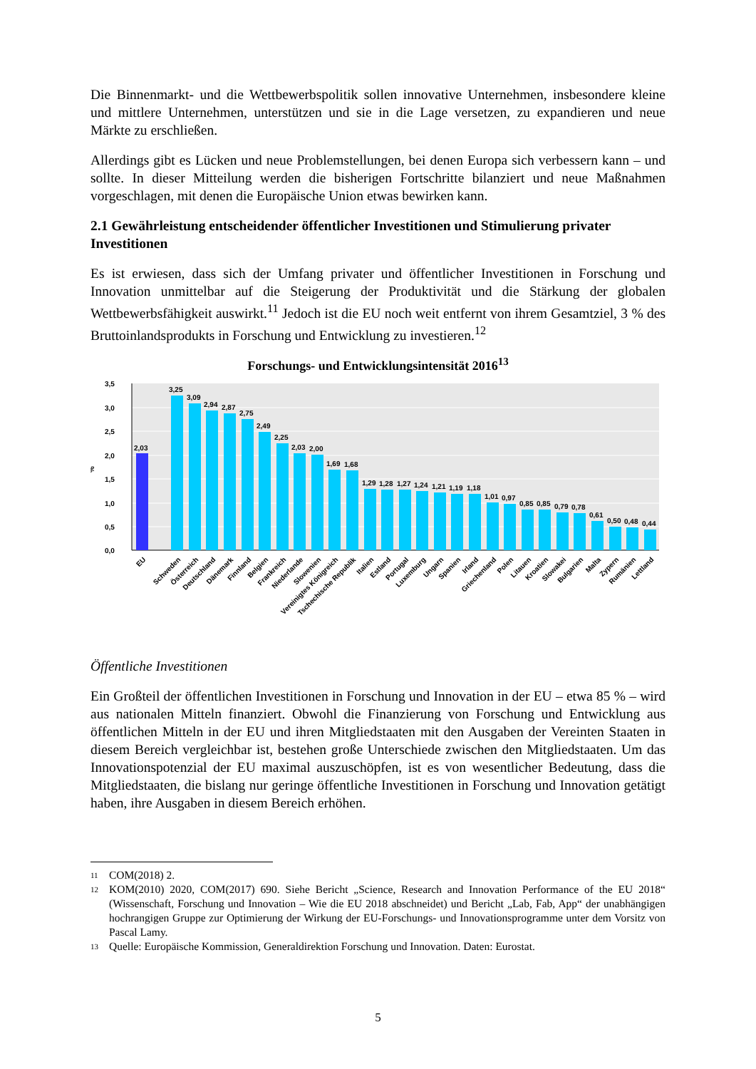Die Binnenmarkt- und die Wettbewerbspolitik sollen innovative Unternehmen, insbesondere kleine und mittlere Unternehmen, unterstützen und sie in die Lage versetzen, zu expandieren und neue Märkte zu erschließen.
Allerdings gibt es Lücken und neue Problemstellungen, bei denen Europa sich verbessern kann – und sollte. In dieser Mitteilung werden die bisherigen Fortschritte bilanziert und neue Maßnahmen vorgeschlagen, mit denen die Europäische Union etwas bewirken kann.
2.1 Gewährleistung entscheidender öffentlicher Investitionen und Stimulierung privater Investitionen
Es ist erwiesen, dass sich der Umfang privater und öffentlicher Investitionen in Forschung und Innovation unmittelbar auf die Steigerung der Produktivität und die Stärkung der globalen Wettbewerbsfähigkeit auswirkt.<sup>11</sup> Jedoch ist die EU noch weit entfernt von ihrem Gesamtziel, 3 % des Bruttoinlandsprodukts in Forschung und Entwicklung zu investieren.<sup>12</sup>
Forschungs- und Entwicklungsintensität 2016<sup>13</sup>
3,5
3,0
2,5
2,0
1,5
1,0
0,5
0,0
%
2,03
3,25
3,09
2,94
2,87
2,75
2,49
2,25
2,03
2,00
1,69
1,68
1,29
1,28
1,27
1,24
1,21
1,19
1,18
1,01
0,97
0,85
0,85
0,79
0,78
0,61
0,50
0,48
0,44
EU
Schweden
Österreich
Deutschland
Dänemark
Finnland
Belgien
Frankreich
Niederlande
Slowenien
Vereinigtes Königreich
Tschechische Republik
Italien
Estland
Portugal
Luxemburg
Ungarn
Spanien
Irland
Griechenland
Polen
Litauen
Kroatien
Slowakei
Bulgarien
Malta
Zypern
Rumänien
Lettland
Öffentliche Investitionen
Ein Großteil der öffentlichen Investitionen in Forschung und Innovation in der EU – etwa 85 % – wird aus nationalen Mitteln finanziert. Obwohl die Finanzierung von Forschung und Entwicklung aus öffentlichen Mitteln in der EU und ihren Mitgliedstaaten mit den Ausgaben der Vereinten Staaten in diesem Bereich vergleichbar ist, bestehen große Unterschiede zwischen den Mitgliedstaaten. Um das Innovationspotenzial der EU maximal auszuschöpfen, ist es von wesentlicher Bedeutung, dass die Mitgliedstaaten, die bislang nur geringe öffentliche Investitionen in Forschung und Innovation getätigt haben, ihre Ausgaben in diesem Bereich erhöhen.
11
COM(2018) 2.
12
KOM(2010) 2020, COM(2017) 690. Siehe Bericht „Science, Research and Innovation Performance of the EU 2018“ (Wissenschaft, Forschung und Innovation – Wie die EU 2018 abschneidet) und Bericht „Lab, Fab, App“ der unabhängigen hochrangigen Gruppe zur Optimierung der Wirkung der EU-Forschungs- und Innovationsprogramme unter dem Vorsitz von Pascal Lamy.
13
Quelle: Europäische Kommission, Generaldirektion Forschung und Innovation. Daten: Eurostat.
5